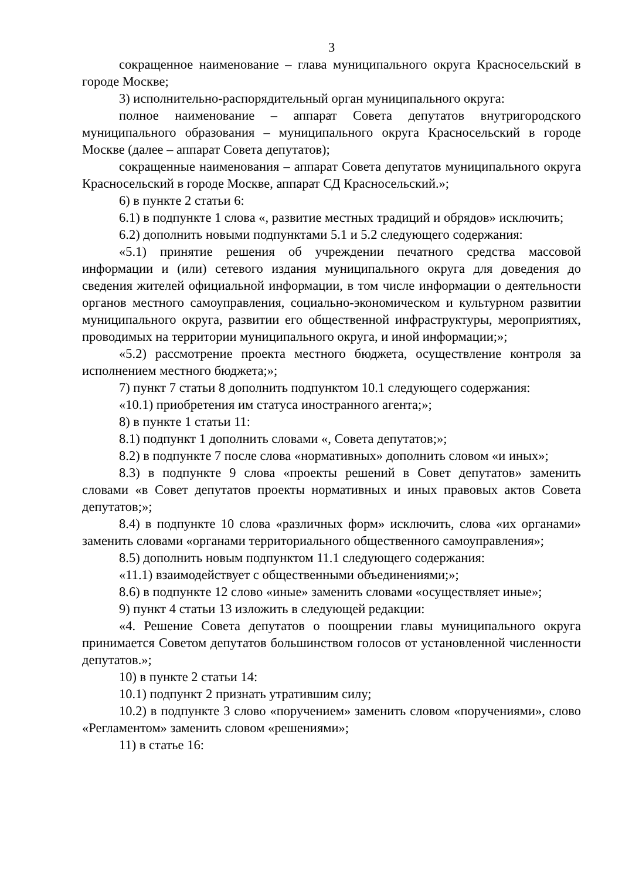3
сокращенное наименование – глава муниципального округа Красносельский в городе Москве;
3) исполнительно-распорядительный орган муниципального округа:
полное наименование – аппарат Совета депутатов внутригородского муниципального образования – муниципального округа Красносельский в городе Москве (далее – аппарат Совета депутатов);
сокращенные наименования – аппарат Совета депутатов муниципального округа Красносельский в городе Москве, аппарат СД Красносельский.»;
6) в пункте 2 статьи 6:
6.1) в подпункте 1 слова «, развитие местных традиций и обрядов» исключить;
6.2) дополнить новыми подпунктами 5.1 и 5.2 следующего содержания:
«5.1) принятие решения об учреждении печатного средства массовой информации и (или) сетевого издания муниципального округа для доведения до сведения жителей официальной информации, в том числе информации о деятельности органов местного самоуправления, социально-экономическом и культурном развитии муниципального округа, развитии его общественной инфраструктуры, мероприятиях, проводимых на территории муниципального округа, и иной информации;»;
«5.2) рассмотрение проекта местного бюджета, осуществление контроля за исполнением местного бюджета;»;
7) пункт 7 статьи 8 дополнить подпунктом 10.1 следующего содержания:
«10.1) приобретения им статуса иностранного агента;»;
8) в пункте 1 статьи 11:
8.1) подпункт 1 дополнить словами «, Совета депутатов;»;
8.2) в подпункте 7 после слова «нормативных» дополнить словом «и иных»;
8.3) в подпункте 9 слова «проекты решений в Совет депутатов» заменить словами «в Совет депутатов проекты нормативных и иных правовых актов Совета депутатов;»;
8.4) в подпункте 10 слова «различных форм» исключить, слова «их органами» заменить словами «органами территориального общественного самоуправления»;
8.5) дополнить новым подпунктом 11.1 следующего содержания:
«11.1) взаимодействует с общественными объединениями;»;
8.6) в подпункте 12 слово «иные» заменить словами «осуществляет иные»;
9) пункт 4 статьи 13 изложить в следующей редакции:
«4. Решение Совета депутатов о поощрении главы муниципального округа принимается Советом депутатов большинством голосов от установленной численности депутатов.»;
10) в пункте 2 статьи 14:
10.1) подпункт 2 признать утратившим силу;
10.2) в подпункте 3 слово «поручением» заменить словом «поручениями», слово «Регламентом» заменить словом «решениями»;
11) в статье 16: